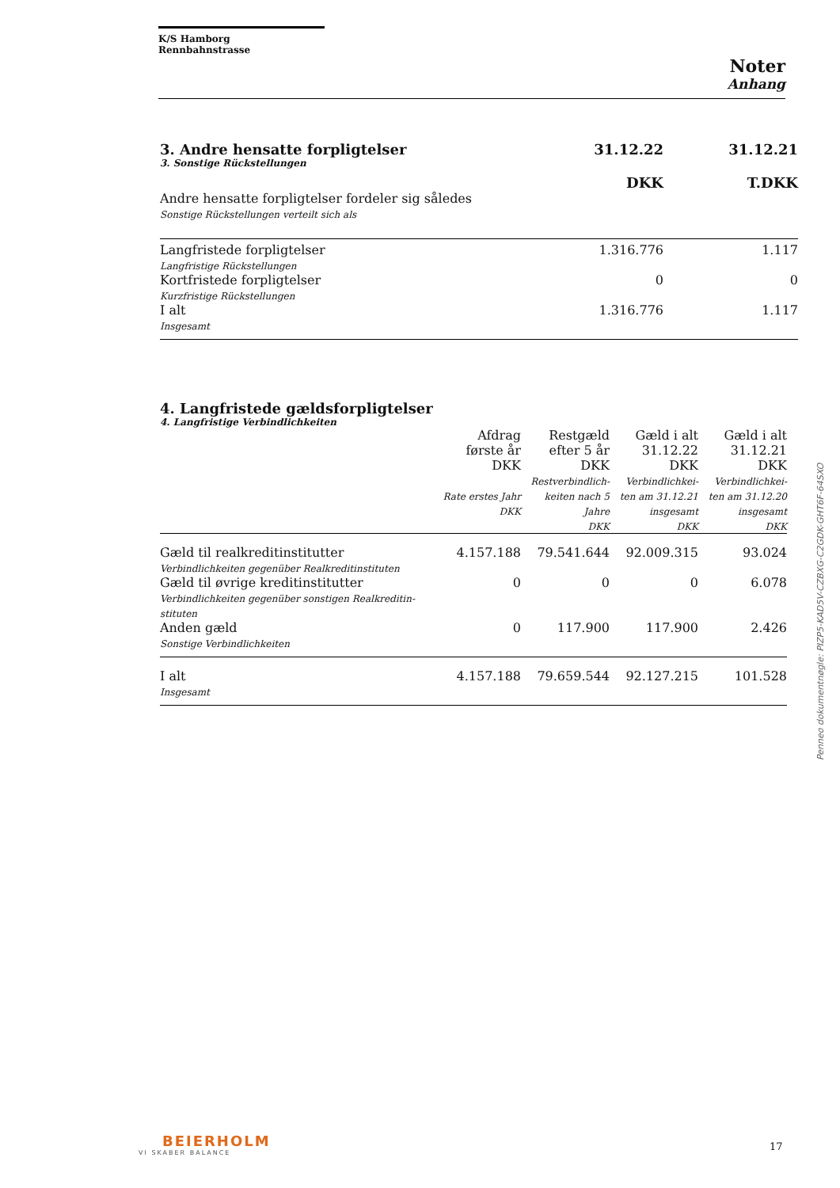K/S Hamborg Rennbahnstrasse
Noter
Anhang
| 3. Andre hensatte forpligtelser 3. Sonstige Rückstellungen | 31.12.22 DKK | 31.12.21 T.DKK |
| Andre hensatte forpligtelser fordeler sig således Sonstige Rückstellungen verteilt sich als | | |
| Langfristede forpligtelser Langfristige Rückstellungen | 1.316.776 | 1.117 |
| Kortfristede forpligtelser Kurzfristige Rückstellungen | 0 | 0 |
| I alt Insgesamt | 1.316.776 | 1.117 |
4. Langfristede gældsforpligtelser
4. Langfristige Verbindlichkeiten
| | Afdrag første år DKK Rate erstes Jahr DKK | Restgæld efter 5 år DKK Restverbindlich- keiten nach 5 Jahre DKK | Gæld i alt 31.12.22 DKK Verbindlichkei- ten am 31.12.21 insgesamt DKK | Gæld i alt 31.12.21 DKK Verbindlichkei- ten am 31.12.20 insgesamt DKK |
| Gæld til realkreditinstitutter Verbindlichkeiten gegenüber Realkreditinstituten | 4.157.188 | 79.541.644 | 92.009.315 | 93.024 |
| Gæld til øvrige kreditinstitutter Verbindlichkeiten gegenüber sonstigen Realkreditin- stituten | 0 | 0 | 0 | 6.078 |
| Anden gæld Sonstige Verbindlichkeiten | 0 | 117.900 | 117.900 | 2.426 |
| I alt Insgesamt | 4.157.188 | 79.659.544 | 92.127.215 | 101.528 |
Penneo dokumentnøgle: PIZP5-KAD5V-CZBXG-C2GDK-GHT6F-64SXO
BEIERHOLM
VI SKABER BALANCE
17